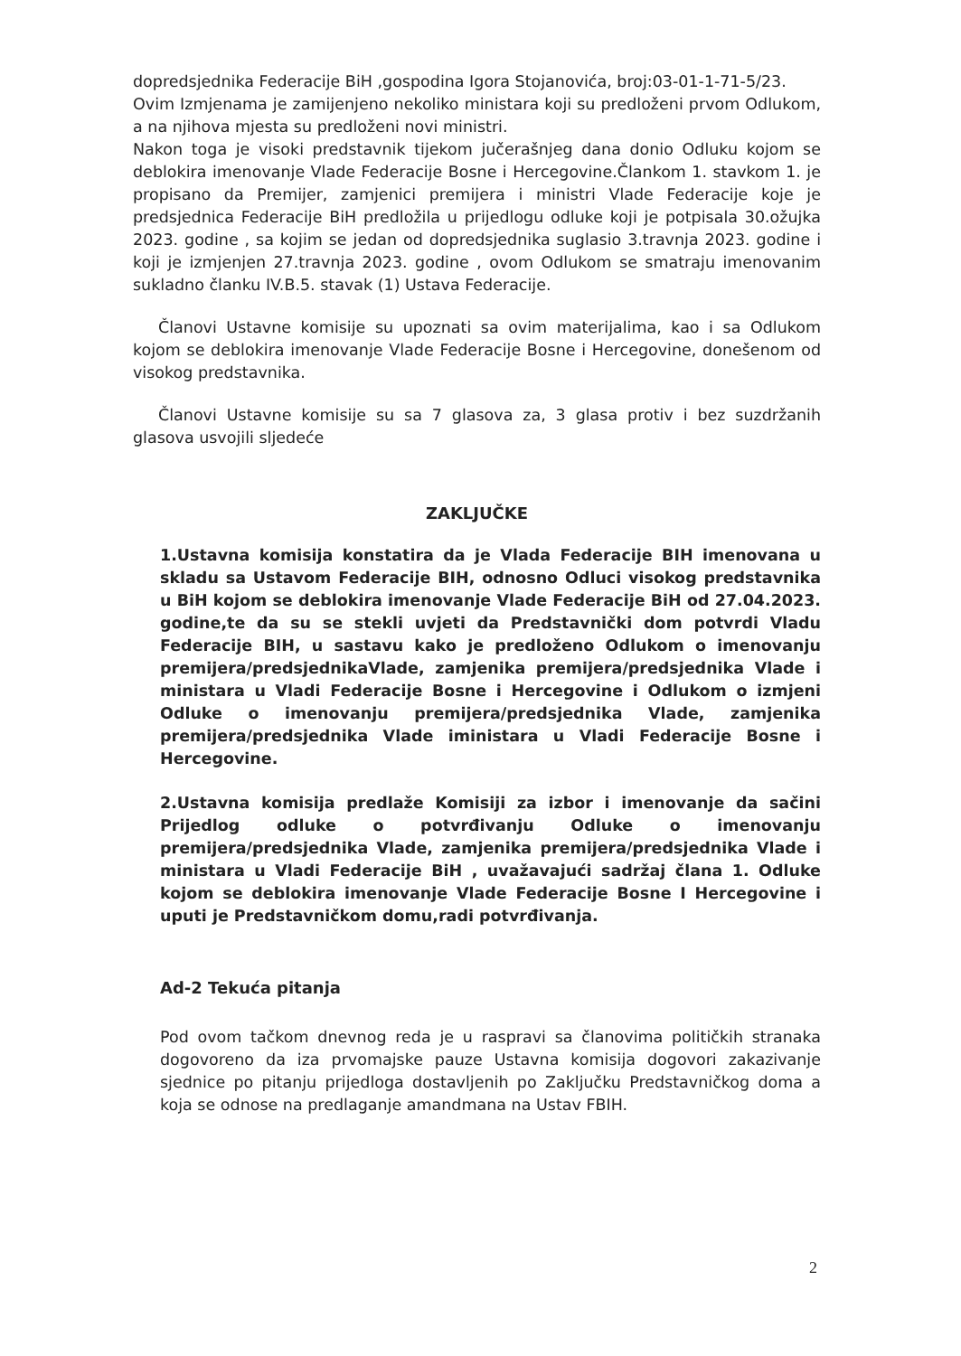dopredsjednika Federacije BiH ,gospodina Igora Stojanovića, broj:03-01-1-71-5/23.
Ovim Izmjenama je zamijenjeno nekoliko ministara koji su predloženi prvom Odlukom, a na njihova mjesta su predloženi novi ministri.
Nakon toga je visoki predstavnik tijekom jučerašnjeg dana donio Odluku kojom se deblokira imenovanje Vlade Federacije Bosne i Hercegovine.Člankom 1. stavkom 1. je propisano da Premijer, zamjenici premijera i ministri Vlade Federacije koje je predsjednica Federacije BiH predložila u prijedlogu odluke koji je potpisala 30.ožujka 2023. godine , sa kojim se jedan od dopredsjednika suglasio 3.travnja 2023. godine i koji je izmjenjen 27.travnja 2023. godine , ovom Odlukom se smatraju imenovanim sukladno članku IV.B.5. stavak (1) Ustava Federacije.
Članovi Ustavne komisije su upoznati sa ovim materijalima, kao i sa Odlukom kojom se deblokira imenovanje Vlade Federacije Bosne i Hercegovine, donešenom od visokog predstavnika.
Članovi Ustavne komisije su sa 7 glasova za, 3 glasa protiv i bez suzdržanih glasova usvojili sljedeće
ZAKLJUČKE
1.Ustavna komisija konstatira da je Vlada Federacije BIH imenovana u skladu sa Ustavom Federacije BIH, odnosno Odluci visokog predstavnika u BiH kojom se deblokira imenovanje Vlade Federacije BiH od 27.04.2023. godine,te da su se stekli uvjeti da Predstavnički dom potvrdi Vladu Federacije BIH, u sastavu kako je predloženo Odlukom o imenovanju premijera/predsjednikaVlade, zamjenika premijera/predsjednika Vlade i ministara u Vladi Federacije Bosne i Hercegovine i Odlukom o izmjeni Odluke o imenovanju premijera/predsjednika Vlade, zamjenika premijera/predsjednika Vlade iministara u Vladi Federacije Bosne i Hercegovine.
2.Ustavna komisija predlaže Komisiji za izbor i imenovanje da sačini Prijedlog odluke o potvrđivanju Odluke o imenovanju premijera/predsjednika Vlade, zamjenika premijera/predsjednika Vlade i ministara u Vladi Federacije BiH , uvažavajući sadržaj člana 1. Odluke kojom se deblokira imenovanje Vlade Federacije Bosne I Hercegovine i uputi je Predstavničkom domu,radi potvrđivanja.
Ad-2 Tekuća pitanja
Pod ovom tačkom dnevnog reda je u raspravi sa članovima političkih stranaka dogovoreno da iza prvomajske pauze Ustavna komisija dogovori zakazivanje sjednice po pitanju prijedloga dostavljenih po Zaključku Predstavničkog doma a koja se odnose na predlaganje amandmana na Ustav FBIH.
2